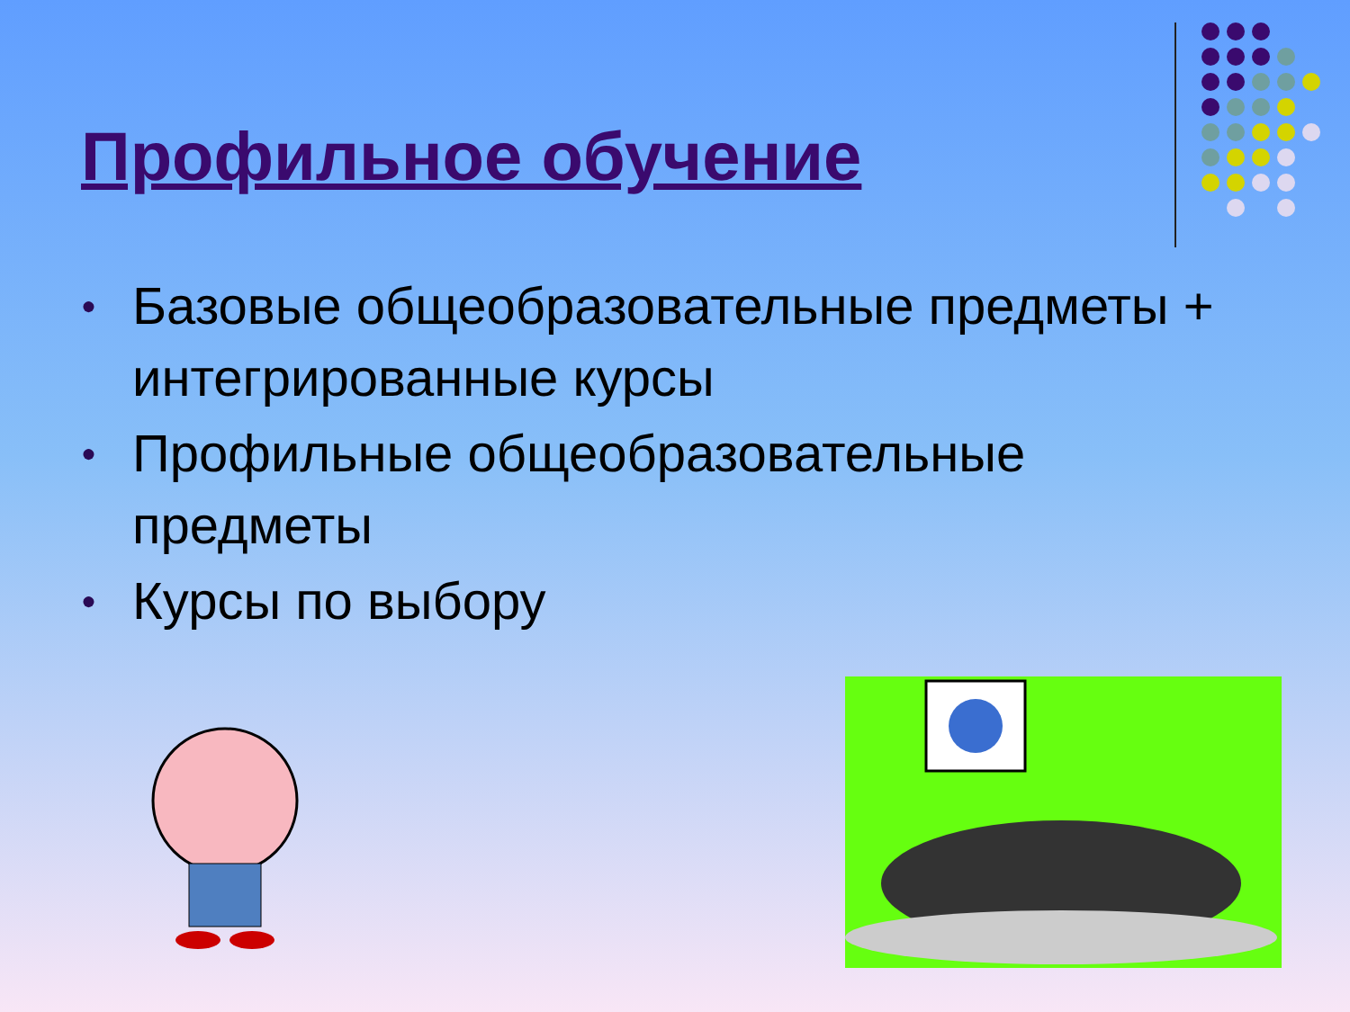Профильное обучение
● Базовые общеобразовательные предметы + интегрированные курсы
● Профильные общеобразовательные предметы
● Курсы по выбору